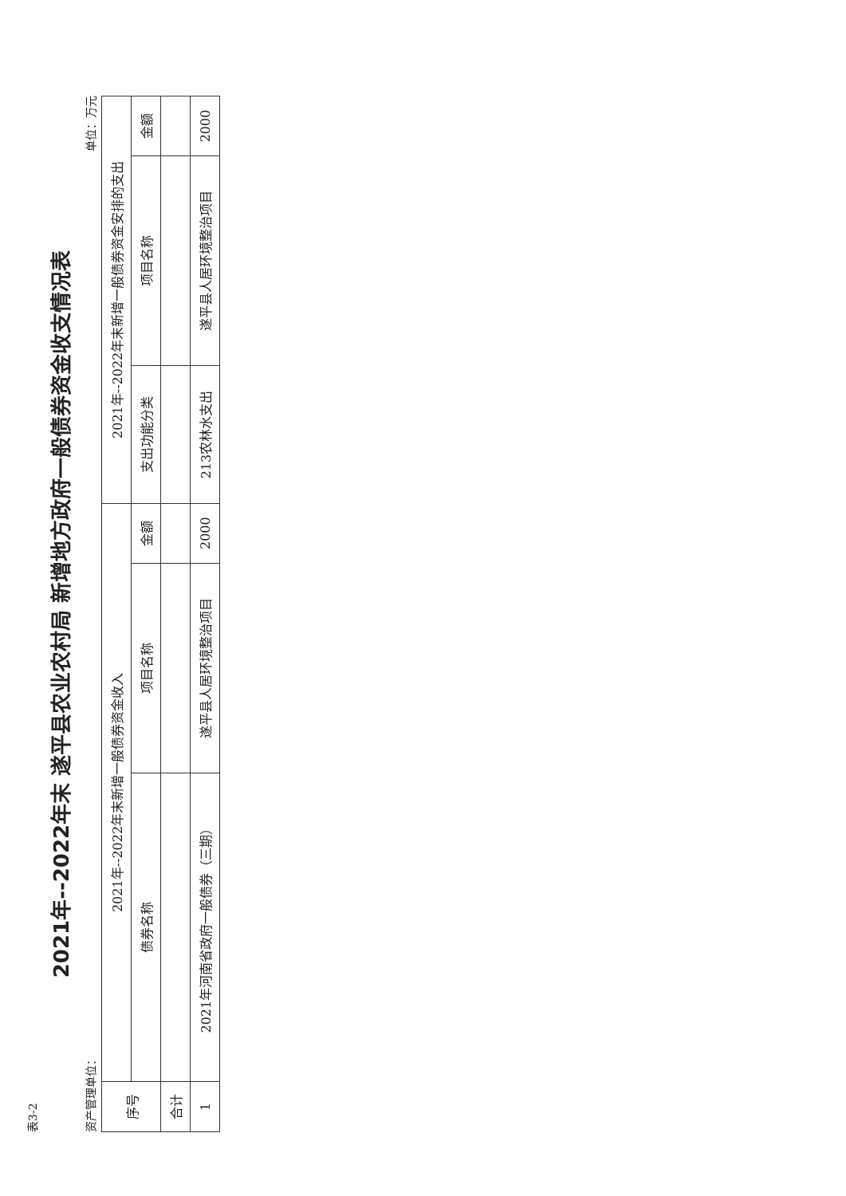表3-2
2021年--2022年末 遂平县农业农村局 新增地方政府一般债券资金收支情况表
资产管理单位： 单位：万元
| 序号 | 2021年--2022年末新增一般债券资金收入 | | | 2021年--2022年末新增一般债券资金安排的支出 | | |
| --- | --- | --- | --- | --- | --- | --- |
| | 债券名称 | 项目名称 | 金额 | 支出功能分类 | 项目名称 | 金额 |
| 合计 | | | | | | |
| 1 | 2021年河南省政府一般债券（三期） | 遂平县人居环境整治项目 | 2000 | 213农林水支出 | 遂平县人居环境整治项目 | 2000 |